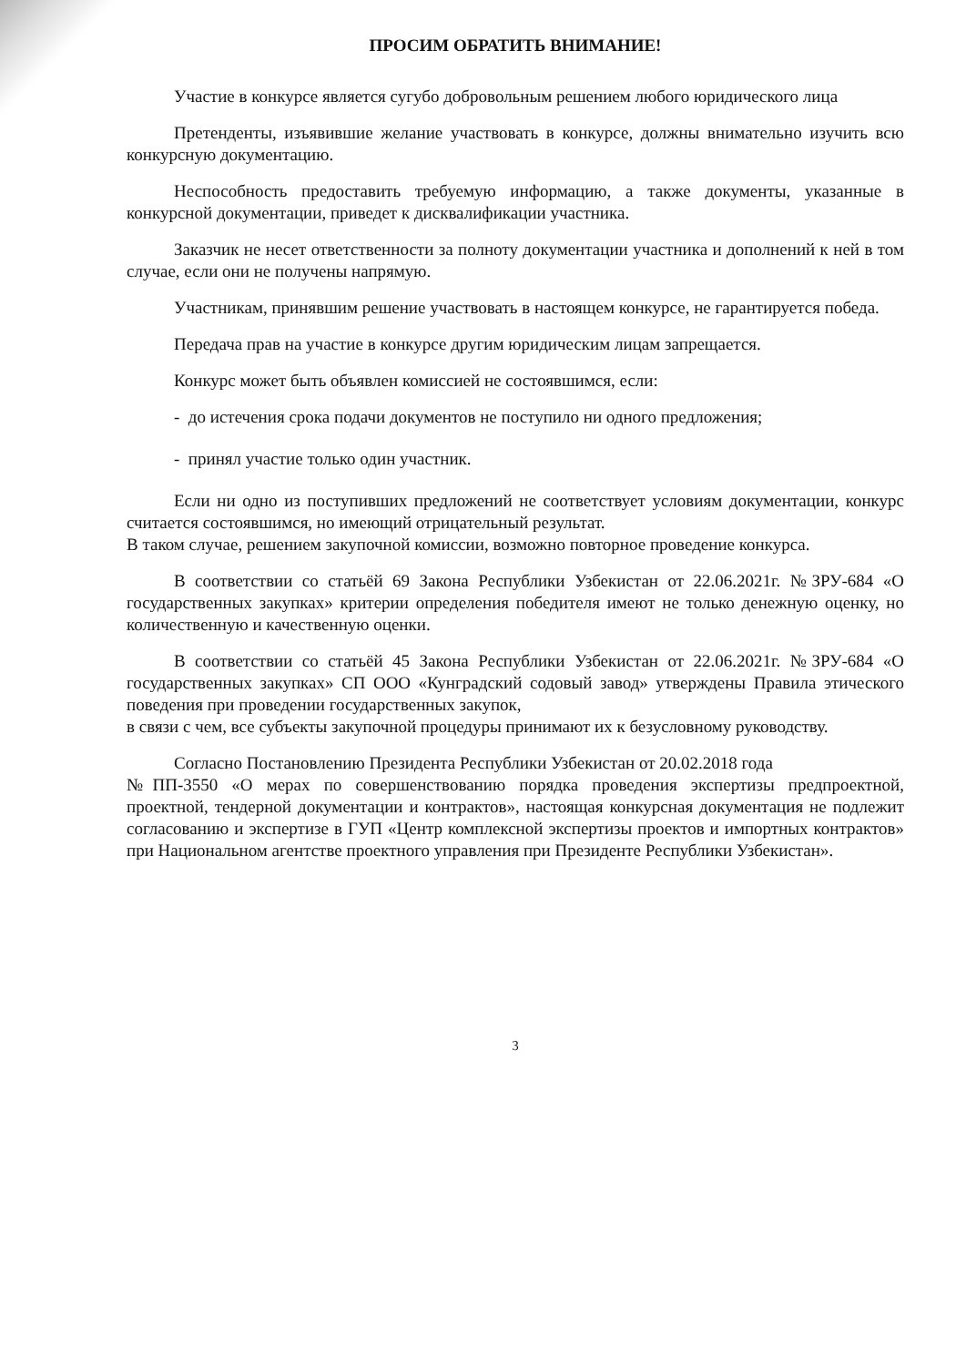ПРОСИМ ОБРАТИТЬ ВНИМАНИЕ!
Участие в конкурсе является сугубо добровольным решением любого юридического лица
Претенденты, изъявившие желание участвовать в конкурсе, должны внимательно изучить всю конкурсную документацию.
Неспособность предоставить требуемую информацию, а также документы, указанные в конкурсной документации, приведет к дисквалификации участника.
Заказчик не несет ответственности за полноту документации участника и дополнений к ней в том случае, если они не получены напрямую.
Участникам, принявшим решение участвовать в настоящем конкурсе, не гарантируется победа.
Передача прав на участие в конкурсе другим юридическим лицам запрещается.
Конкурс может быть объявлен комиссией не состоявшимся, если:
- до истечения срока подачи документов не поступило ни одного предложения;
- принял участие только один участник.
Если ни одно из поступивших предложений не соответствует условиям документации, конкурс считается состоявшимся, но имеющий отрицательный результат.
В таком случае, решением закупочной комиссии, возможно повторное проведение конкурса.
В соответствии со статьёй 69 Закона Республики Узбекистан от 22.06.2021г. №ЗРУ-684 «О государственных закупках» критерии определения победителя имеют не только денежную оценку, но количественную и качественную оценки.
В соответствии со статьёй 45 Закона Республики Узбекистан от 22.06.2021г. №ЗРУ-684 «О государственных закупках» СП ООО «Кунградский содовый завод» утверждены Правила этического поведения при проведении государственных закупок,
в связи с чем, все субъекты закупочной процедуры принимают их к безусловному руководству.
Согласно Постановлению Президента Республики Узбекистан от 20.02.2018 года
№ПП-3550 «О мерах по совершенствованию порядка проведения экспертизы предпроектной, проектной, тендерной документации и контрактов», настоящая конкурсная документация не подлежит согласованию и экспертизе в ГУП «Центр комплексной экспертизы проектов и импортных контрактов» при Национальном агентстве проектного управления при Президенте Республики Узбекистан».
3